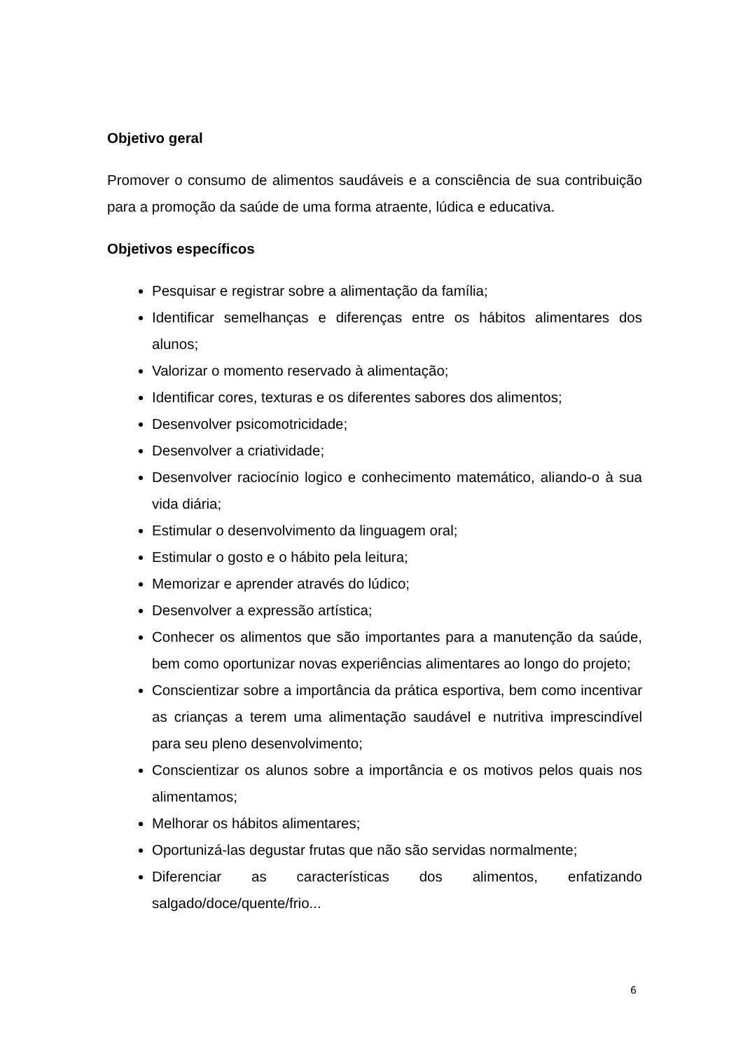Objetivo geral
Promover o consumo de alimentos saudáveis e a consciência de sua contribuição para a promoção da saúde de uma forma atraente, lúdica e educativa.
Objetivos específicos
Pesquisar e registrar sobre a alimentação da família;
Identificar semelhanças e diferenças entre os hábitos alimentares dos alunos;
Valorizar o momento reservado à alimentação;
Identificar cores, texturas e os diferentes sabores dos alimentos;
Desenvolver psicomotricidade;
Desenvolver a criatividade;
Desenvolver raciocínio logico e conhecimento matemático, aliando-o à sua vida diária;
Estimular o desenvolvimento da linguagem oral;
Estimular o gosto e o hábito pela leitura;
Memorizar e aprender através do lúdico;
Desenvolver a expressão artística;
Conhecer os alimentos que são importantes para a manutenção da saúde, bem como oportunizar novas experiências alimentares ao longo do projeto;
Conscientizar sobre a importância da prática esportiva, bem como incentivar as crianças a terem uma alimentação saudável e nutritiva imprescindível para seu pleno desenvolvimento;
Conscientizar os alunos sobre a importância e os motivos pelos quais nos alimentamos;
Melhorar os hábitos alimentares;
Oportunizá-las degustar frutas que não são servidas normalmente;
Diferenciar as características dos alimentos, enfatizando salgado/doce/quente/frio...
6